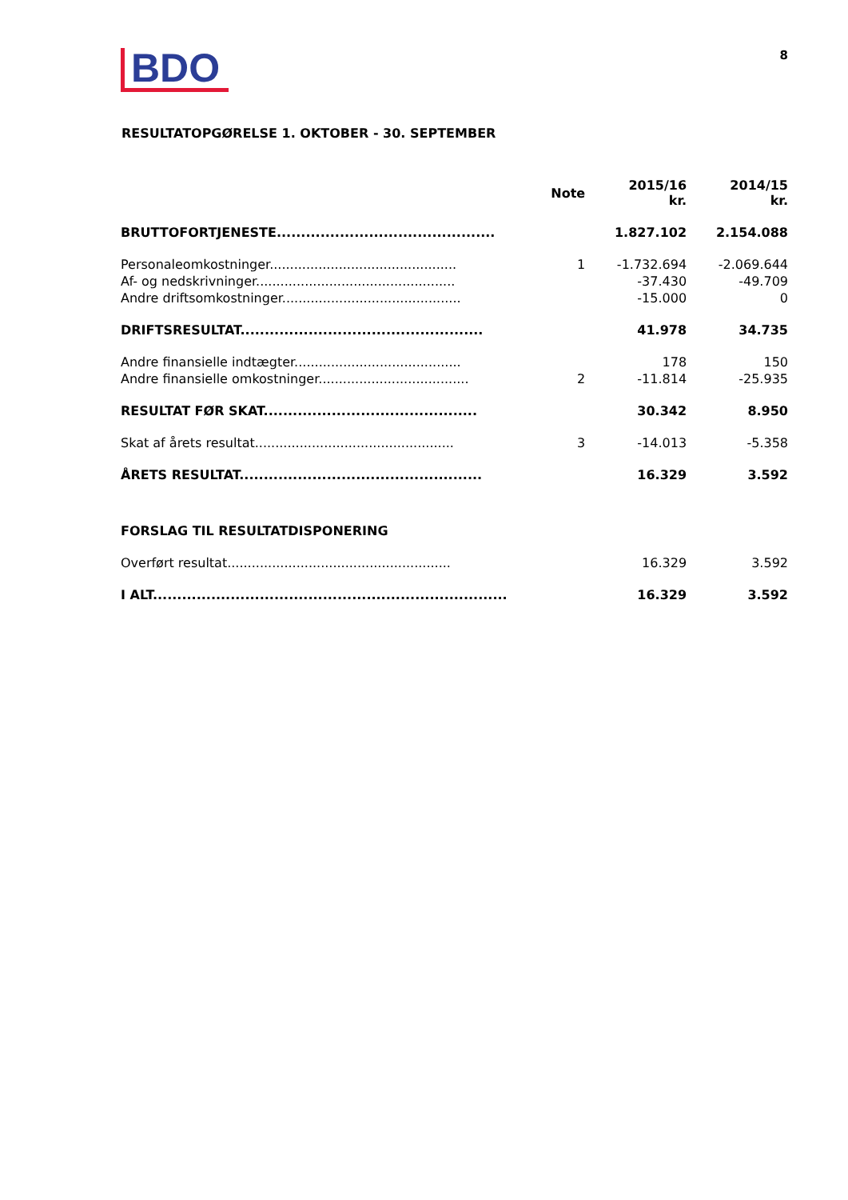BDO
8
RESULTATOPGØRELSE 1. OKTOBER - 30. SEPTEMBER
| | Note | 2015/16 kr. | 2014/15 kr. |
| --- | --- | --- | --- |
| BRUTTOFORTJENESTE............................................. | | 1.827.102 | 2.154.088 |
| Personaleomkostninger.............................................. | 1 | -1.732.694 | -2.069.644 |
| Af- og nedskrivninger................................................. | | -37.430 | -49.709 |
| Andre driftsomkostninger............................................ | | -15.000 | 0 |
| DRIFTSRESULTAT.................................................. | | 41.978 | 34.735 |
| Andre finansielle indtægter......................................... | | 178 | 150 |
| Andre finansielle omkostninger..................................... | 2 | -11.814 | -25.935 |
| RESULTAT FØR SKAT............................................ | | 30.342 | 8.950 |
| Skat af årets resultat................................................. | 3 | -14.013 | -5.358 |
| ÅRETS RESULTAT.................................................. | | 16.329 | 3.592 |
| FORSLAG TIL RESULTATDISPONERING | | | |
| Overført resultat....................................................... | | 16.329 | 3.592 |
| I ALT......................................................................... | | 16.329 | 3.592 |